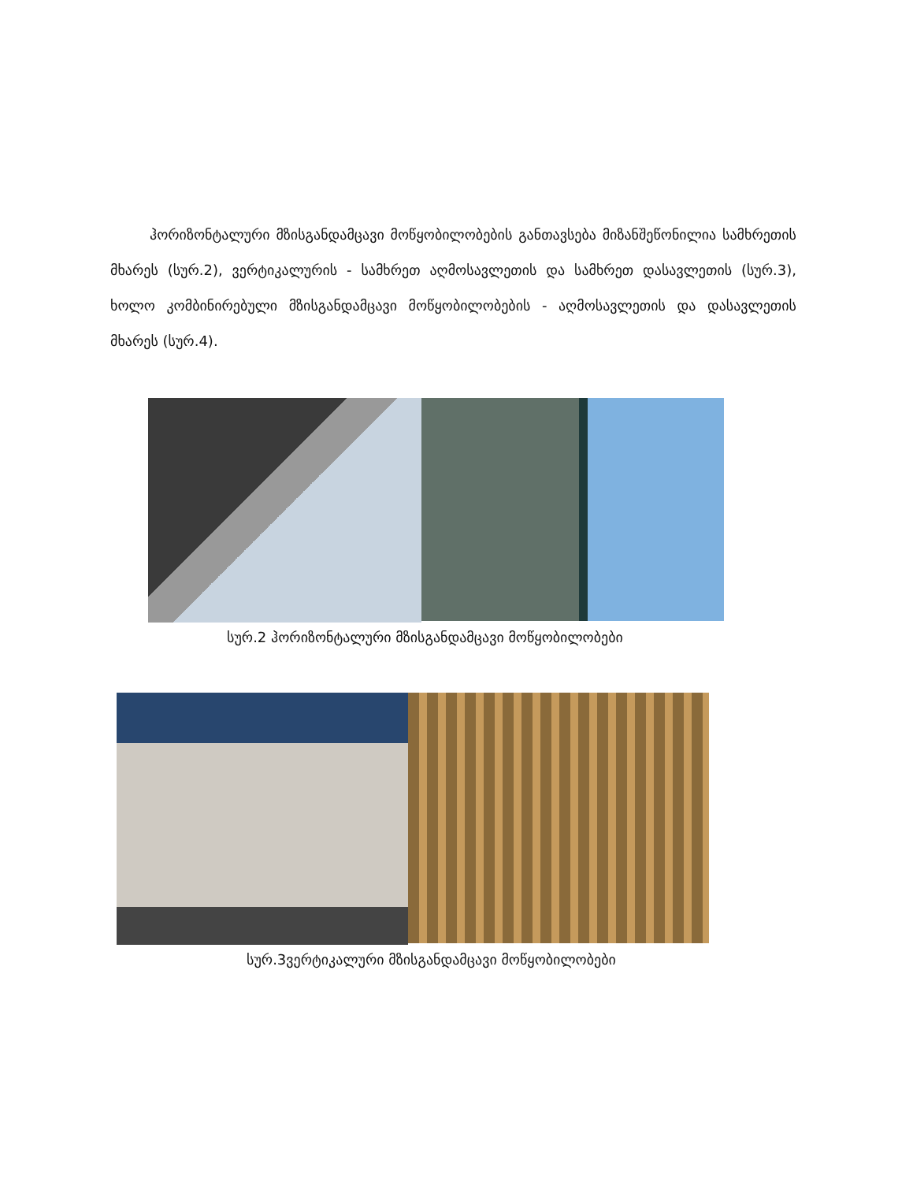ჰორიზონტალური მზისგანდამცავი მოწყობილობების განთავსება მიზანშეწონილია სამხრეთის მხარეს (სურ.2), ვერტიკალურის - სამხრეთ აღმოსავლეთის და სამხრეთ დასავლეთის (სურ.3), ხოლო კომბინირებული მზისგანდამცავი მოწყობილობების - აღმოსავლეთის და დასავლეთის მხარეს (სურ.4).
სურ.2 ჰორიზონტალური მზისგანდამცავი მოწყობილობები
სურ.3ვერტიკალური მზისგანდამცავი მოწყობილობები